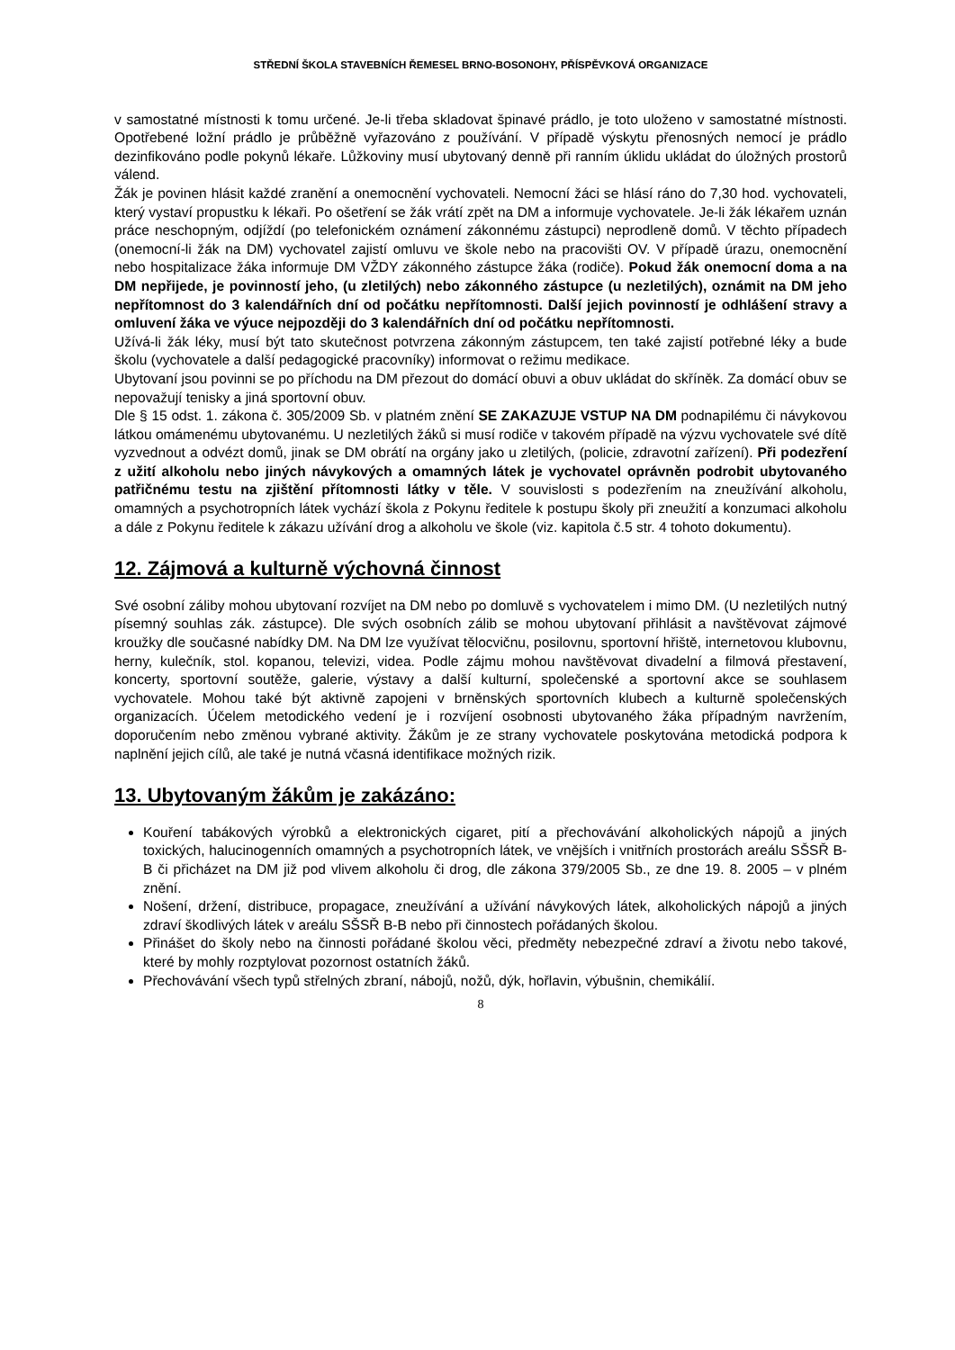STŘEDNÍ ŠKOLA STAVEBNÍCH ŘEMESEL BRNO-BOSONOHY, PŘÍSPĚVKOVÁ ORGANIZACE
v samostatné místnosti k tomu určené. Je-li třeba skladovat špinavé prádlo, je toto uloženo v samostatné místnosti. Opotřebené ložní prádlo je průběžně vyřazováno z používání. V případě výskytu přenosných nemocí je prádlo dezinfikováno podle pokynů lékaře. Lůžkoviny musí ubytovaný denně při ranním úklidu ukládat do úložných prostorů válend.
Žák je povinen hlásit každé zranění a onemocnění vychovateli. Nemocní žáci se hlásí ráno do 7,30 hod. vychovateli, který vystaví propustku k lékaři. Po ošetření se žák vrátí zpět na DM a informuje vychovatele. Je-li žák lékařem uznán práce neschopným, odjíždí (po telefonickém oznámení zákonnému zástupci) neprodleně domů. V těchto případech (onemocní-li žák na DM) vychovatel zajistí omluvu ve škole nebo na pracovišti OV. V případě úrazu, onemocnění nebo hospitalizace žáka informuje DM VŽDY zákonného zástupce žáka (rodiče). Pokud žák onemocní doma a na DM nepřijede, je povinností jeho, (u zletilých) nebo zákonného zástupce (u nezletilých), oznámit na DM jeho nepřítomnost do 3 kalendářních dní od počátku nepřítomnosti. Další jejich povinností je odhlášení stravy a omluvení žáka ve výuce nejpozději do 3 kalendářních dní od počátku nepřítomnosti.
Užívá-li žák léky, musí být tato skutečnost potvrzena zákonným zástupcem, ten také zajistí potřebné léky a bude školu (vychovatele a další pedagogické pracovníky) informovat o režimu medikace.
Ubytovaní jsou povinni se po příchodu na DM přezout do domácí obuvi a obuv ukládat do skříněk. Za domácí obuv se nepovažují tenisky a jiná sportovní obuv.
Dle § 15 odst. 1. zákona č. 305/2009 Sb. v platném znění SE ZAKAZUJE VSTUP NA DM podnapilému či návykovou látkou omámenému ubytovanému. U nezletilých žáků si musí rodiče v takovém případě na výzvu vychovatele své dítě vyzvednout a odvézt domů, jinak se DM obrátí na orgány jako u zletilých, (policie, zdravotní zařízení). Při podezření z užití alkoholu nebo jiných návykových a omamných látek je vychovatel oprávněn podrobit ubytovaného patřičnému testu na zjištění přítomnosti látky v těle. V souvislosti s podezřením na zneužívání alkoholu, omamných a psychotropních látek vychází škola z Pokynu ředitele k postupu školy při zneužití a konzumaci alkoholu a dále z Pokynu ředitele k zákazu užívání drog a alkoholu ve škole (viz. kapitola č.5 str. 4 tohoto dokumentu).
12. Zájmová a kulturně výchovná činnost
Své osobní záliby mohou ubytovaní rozvíjet na DM nebo po domluvě s vychovatelem i mimo DM. (U nezletilých nutný písemný souhlas zák. zástupce). Dle svých osobních zálib se mohou ubytovaní přihlásit a navštěvovat zájmové kroužky dle současné nabídky DM. Na DM lze využívat tělocvičnu, posilovnu, sportovní hřiště, internetovou klubovnu, herny, kulečník, stol. kopanou, televizi, videa. Podle zájmu mohou navštěvovat divadelní a filmová přestavení, koncerty, sportovní soutěže, galerie, výstavy a další kulturní, společenské a sportovní akce se souhlasem vychovatele. Mohou také být aktivně zapojeni v brněnských sportovních klubech a kulturně společenských organizacích. Účelem metodického vedení je i rozvíjení osobnosti ubytovaného žáka případným navržením, doporučením nebo změnou vybrané aktivity. Žákům je ze strany vychovatele poskytována metodická podpora k naplnění jejich cílů, ale také je nutná včasná identifikace možných rizik.
13. Ubytovaným žákům je zakázáno:
Kouření tabákových výrobků a elektronických cigaret, pití a přechovávání alkoholických nápojů a jiných toxických, halucinogenních omamných a psychotropních látek, ve vnějších i vnitřních prostorách areálu SŠSŘ B-B či přicházet na DM již pod vlivem alkoholu či drog, dle zákona 379/2005 Sb., ze dne 19. 8. 2005 – v plném znění.
Nošení, držení, distribuce, propagace, zneužívání a užívání návykových látek, alkoholických nápojů a jiných zdraví škodlivých látek v areálu SŠSŘ B-B nebo při činnostech pořádaných školou.
Přinášet do školy nebo na činnosti pořádané školou věci, předměty nebezpečné zdraví a životu nebo takové, které by mohly rozptylovat pozornost ostatních žáků.
Přechovávání všech typů střelných zbraní, nábojů, nožů, dýk, hořlavin, výbušnin, chemikálií.
8